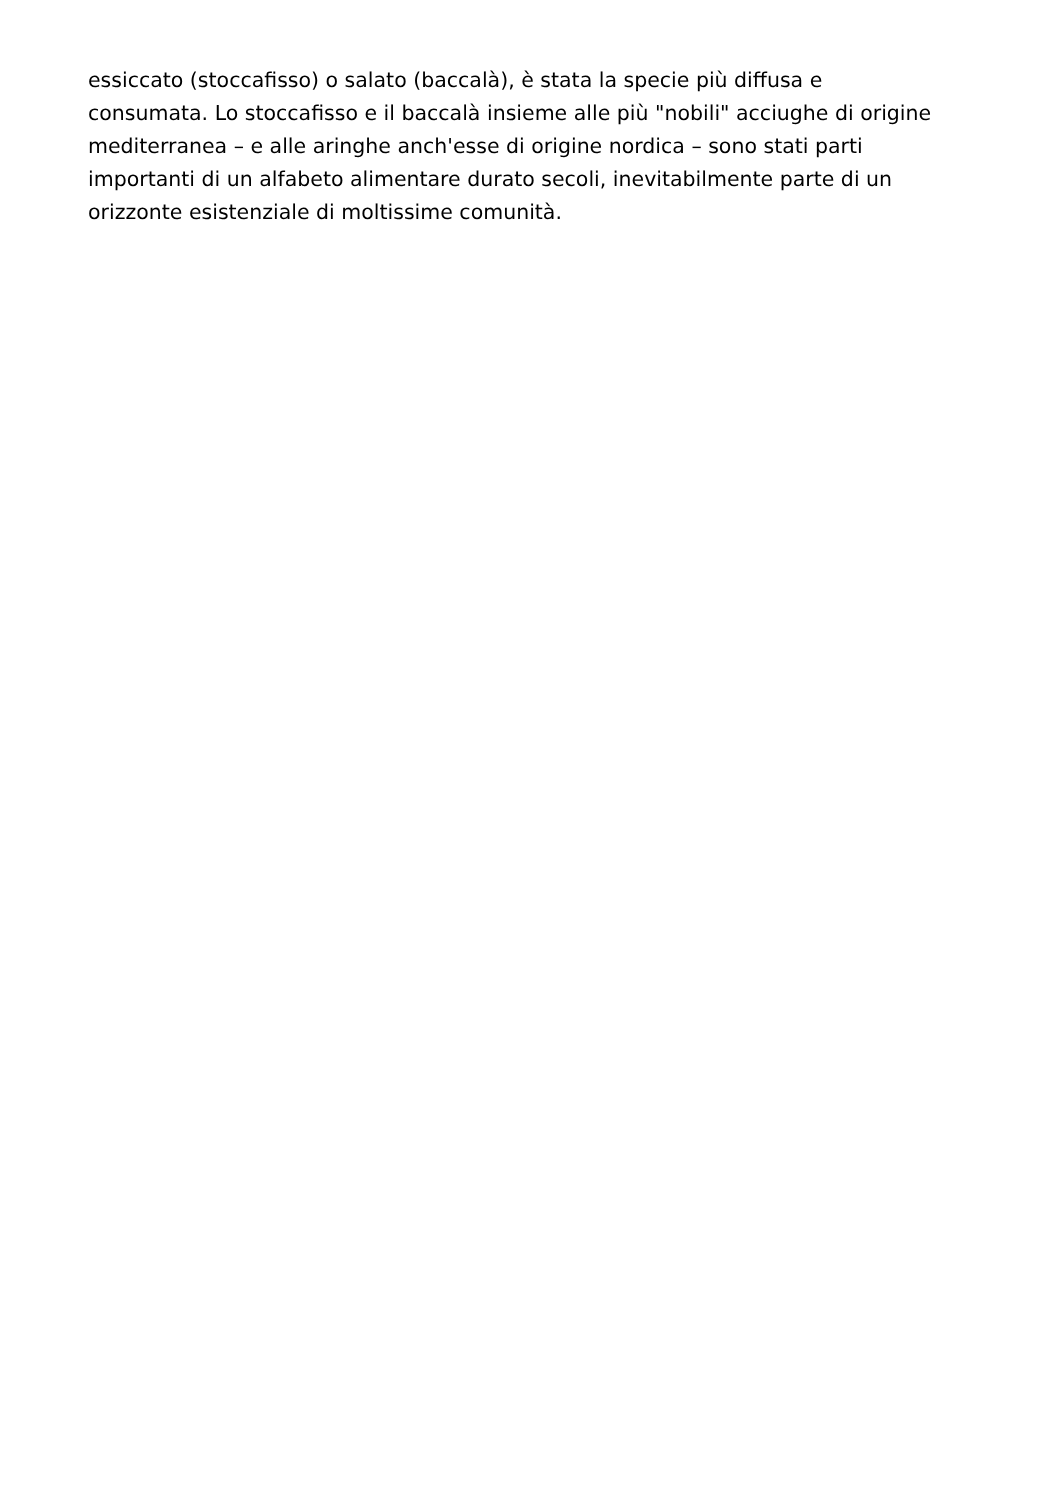essiccato (stoccafisso) o salato (baccalà), è stata la specie più diffusa e
consumata. Lo stoccafisso e il baccalà insieme alle più "nobili" acciughe di origine
mediterranea – e alle aringhe anch'esse di origine nordica – sono stati parti
importanti di un alfabeto alimentare durato secoli, inevitabilmente parte di un
orizzonte esistenziale di moltissime comunità.